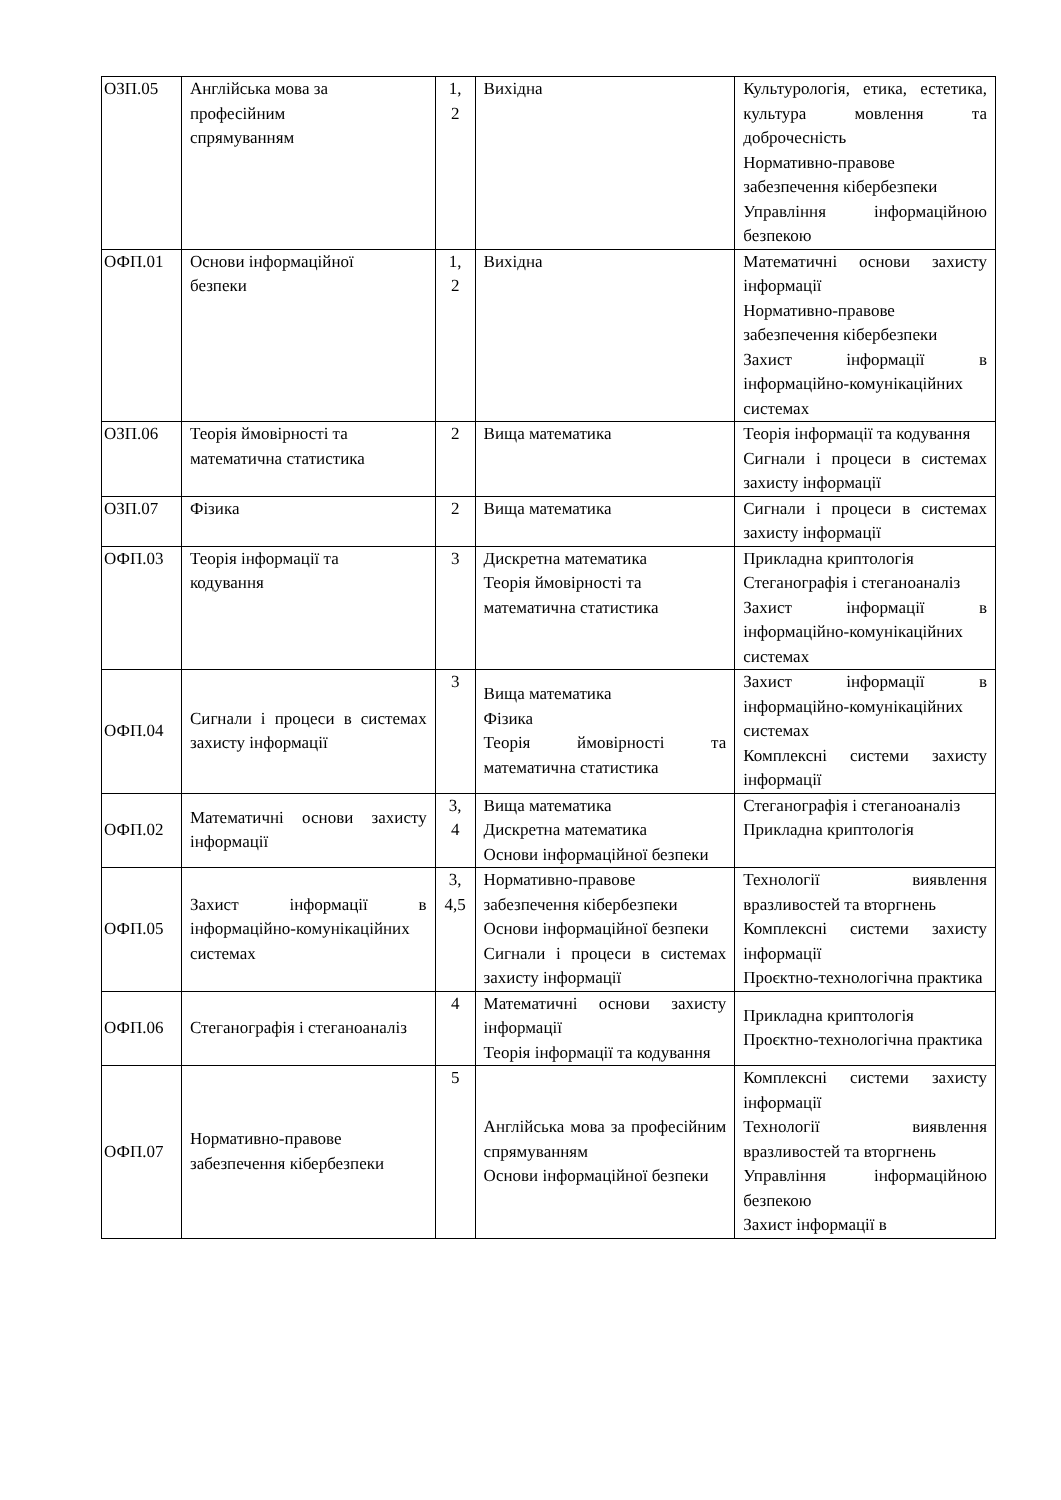| ОЗП.05 | Англійська мова за професійним спрямуванням | 1, 2 | Вихідна | Культурологія, етика, естетика, культура мовлення та доброчесність Нормативно-правове забезпечення кібербезпеки Управління інформаційною безпекою |
| ОФП.01 | Основи інформаційної безпеки | 1, 2 | Вихідна | Математичні основи захисту інформації Нормативно-правове забезпечення кібербезпеки Захист інформації в інформаційно-комунікаційних системах |
| ОЗП.06 | Теорія ймовірності та математична статистика | 2 | Вища математика | Теорія інформації та кодування Сигнали і процеси в системах захисту інформації |
| ОЗП.07 | Фізика | 2 | Вища математика | Сигнали і процеси в системах захисту інформації |
| ОФП.03 | Теорія інформації та кодування | 3 | Дискретна математика Теорія ймовірності та математична статистика | Прикладна криптологія Стеганографія і стеганоаналіз Захист інформації в інформаційно-комунікаційних системах |
| ОФП.04 | Сигнали і процеси в системах захисту інформації | 3 | Вища математика Фізика Теорія ймовірності та математична статистика | Захист інформації в інформаційно-комунікаційних системах Комплексні системи захисту інформації |
| ОФП.02 | Математичні основи захисту інформації | 3, 4 | Вища математика Дискретна математика Основи інформаційної безпеки | Стеганографія і стеганоаналіз Прикладна криптологія |
| ОФП.05 | Захист інформації в інформаційно-комунікаційних системах | 3, 4,5 | Нормативно-правове забезпечення кібербезпеки Основи інформаційної безпеки Сигнали і процеси в системах захисту інформації | Технології виявлення вразливостей та вторгнень Комплексні системи захисту інформації Проєктно-технологічна практика |
| ОФП.06 | Стеганографія і стеганоаналіз | 4 | Математичні основи захисту інформації Теорія інформації та кодування | Прикладна криптологія Проєктно-технологічна практика |
| ОФП.07 | Нормативно-правове забезпечення кібербезпеки | 5 | Англійська мова за професійним спрямуванням Основи інформаційної безпеки | Комплексні системи захисту інформації Технології виявлення вразливостей та вторгнень Управління інформаційною безпекою Захист інформації в |